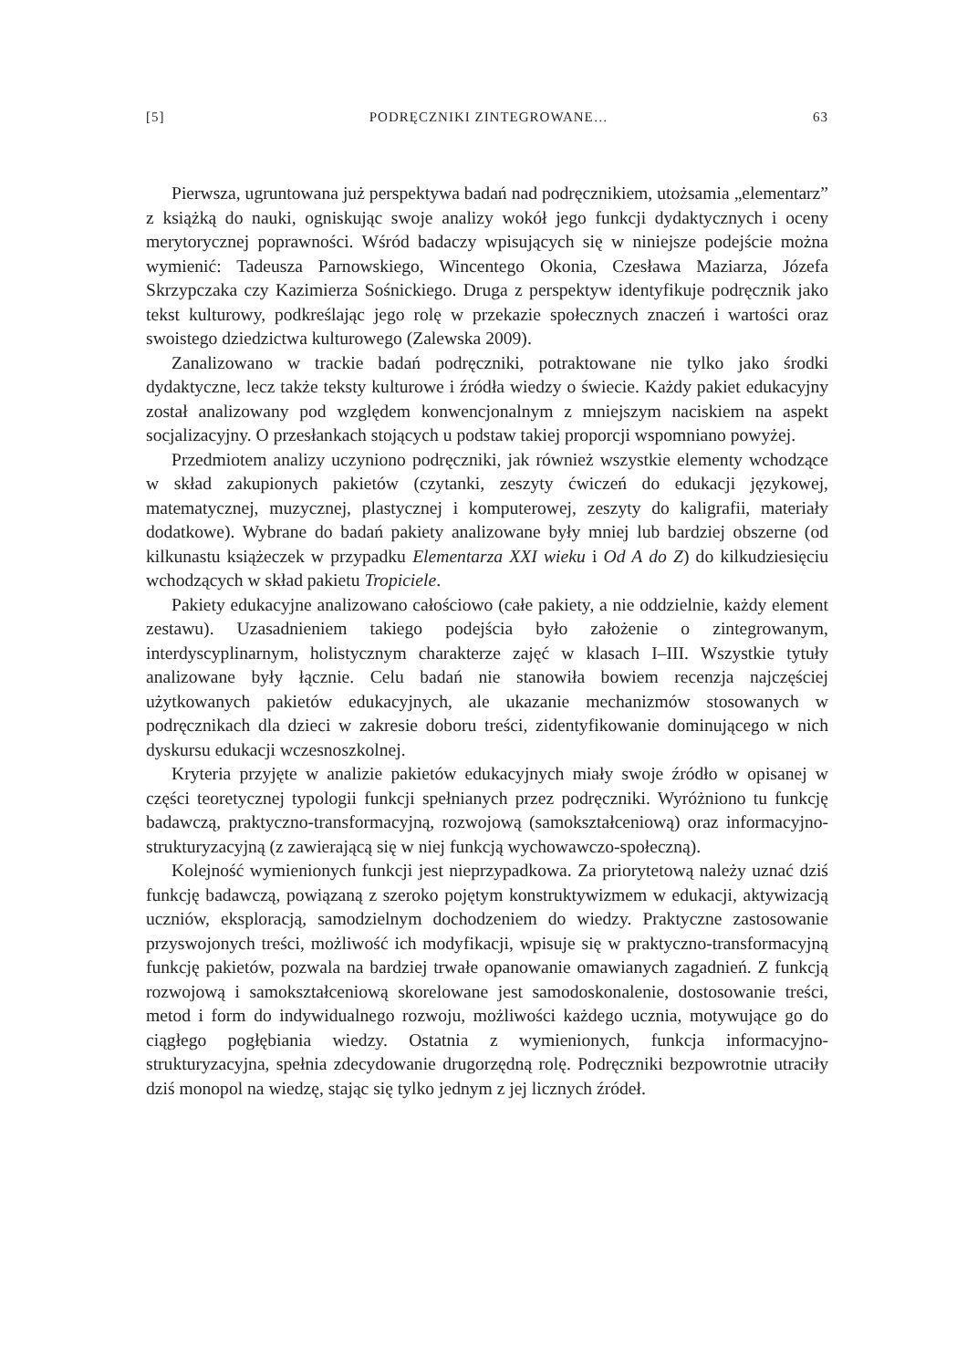[5] PODRĘCZNIKI ZINTEGROWANE… 63
Pierwsza, ugruntowana już perspektywa badań nad podręcznikiem, utożsamia „elementarz” z książką do nauki, ogniskując swoje analizy wokół jego funkcji dydaktycznych i oceny merytorycznej poprawności. Wśród badaczy wpisujących się w niniejsze podejście można wymienić: Tadeusza Parnowskiego, Wincentego Okonia, Czesława Maziarza, Józefa Skrzypczaka czy Kazimierza Sośnickiego. Druga z perspektyw identyfikuje podręcznik jako tekst kulturowy, podkreślając jego rolę w przekazie społecznych znaczeń i wartości oraz swoistego dziedzictwa kulturowego (Zalewska 2009).
Zanalizowano w trackie badań podręczniki, potraktowane nie tylko jako środki dydaktyczne, lecz także teksty kulturowe i źródła wiedzy o świecie. Każdy pakiet edukacyjny został analizowany pod względem konwencjonalnym z mniejszym naciskiem na aspekt socjalizacyjny. O przesłankach stojących u podstaw takiej proporcji wspomniano powyżej.
Przedmiotem analizy uczyniono podręczniki, jak również wszystkie elementy wchodzące w skład zakupionych pakietów (czytanki, zeszyty ćwiczeń do edukacji językowej, matematycznej, muzycznej, plastycznej i komputerowej, zeszyty do kaligrafii, materiały dodatkowe). Wybrane do badań pakiety analizowane były mniej lub bardziej obszerne (od kilkunastu książeczek w przypadku Elementarza XXI wieku i Od A do Z) do kilkudziesięciu wchodzących w skład pakietu Tropiciele.
Pakiety edukacyjne analizowano całościowo (całe pakiety, a nie oddzielnie, każdy element zestawu). Uzasadnieniem takiego podejścia było założenie o zintegrowanym, interdyscyplinarnym, holistycznym charakterze zajęć w klasach I–III. Wszystkie tytuły analizowane były łącznie. Celu badań nie stanowiła bowiem recenzja najczęściej użytkowanych pakietów edukacyjnych, ale ukazanie mechanizmów stosowanych w podręcznikach dla dzieci w zakresie doboru treści, zidentyfikowanie dominującego w nich dyskursu edukacji wczesnoszkolnej.
Kryteria przyjęte w analizie pakietów edukacyjnych miały swoje źródło w opisanej w części teoretycznej typologii funkcji spełnianych przez podręczniki. Wyróżniono tu funkcję badawczą, praktyczno-transformacyjną, rozwojową (samokształceniową) oraz informacyjno-strukturyzacyjną (z zawierającą się w niej funkcją wychowawczo-społeczną).
Kolejność wymienionych funkcji jest nieprzypadkowa. Za priorytetową należy uznać dziś funkcję badawczą, powiązaną z szeroko pojętym konstruktywizmem w edukacji, aktywizacją uczniów, eksploracją, samodzielnym dochodzeniem do wiedzy. Praktyczne zastosowanie przyswojonych treści, możliwość ich modyfikacji, wpisuje się w praktyczno-transformacyjną funkcję pakietów, pozwala na bardziej trwałe opanowanie omawianych zagadnień. Z funkcją rozwojową i samokształceniową skorelowane jest samodoskonalenie, dostosowanie treści, metod i form do indywidualnego rozwoju, możliwości każdego ucznia, motywujące go do ciągłego pogłębiania wiedzy. Ostatnia z wymienionych, funkcja informacyjno-strukturyzacyjna, spełnia zdecydowanie drugorzędną rolę. Podręczniki bezpowrotnie utraciły dziś monopol na wiedzę, stając się tylko jednym z jej licznych źródeł.